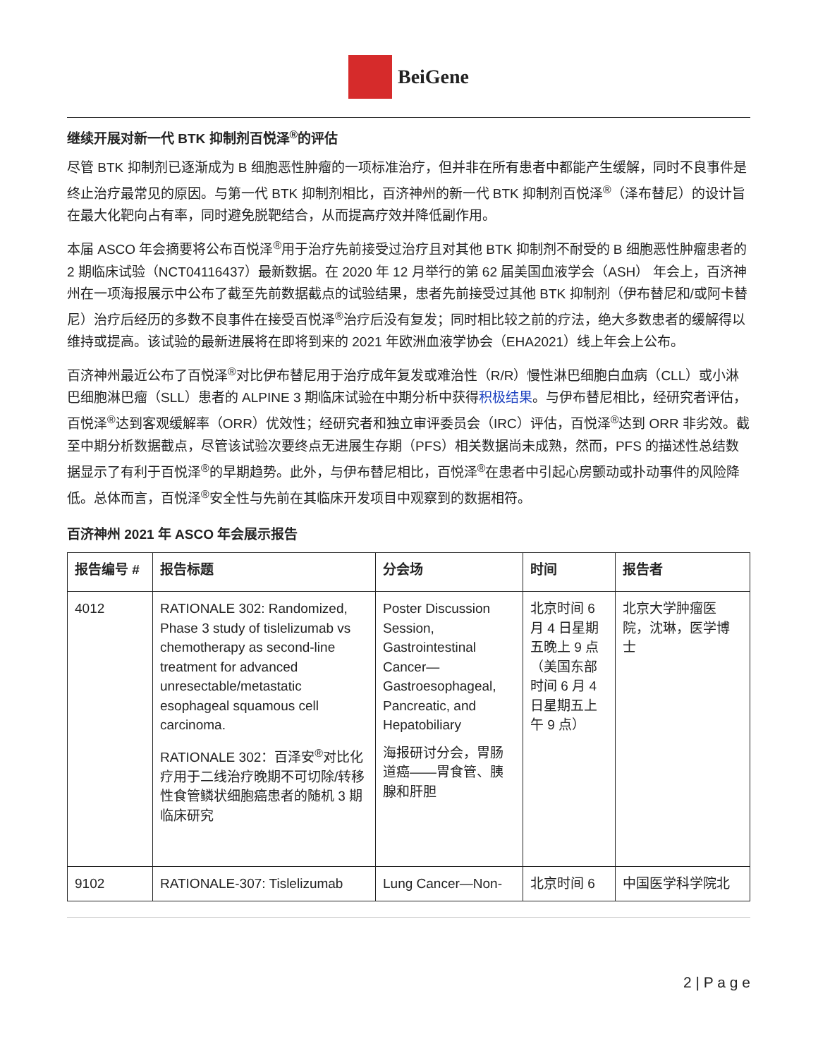BeiGene
继续开展对新一代 BTK 抑制剂百悦泽<sup>®</sup>的评估
尽管 BTK 抑制剂已逐渐成为 B 细胞恶性肿瘤的一项标准治疗，但并非在所有患者中都能产生缓解，同时不良事件是终止治疗最常见的原因。与第一代 BTK 抑制剂相比，百济神州的新一代 BTK 抑制剂百悦泽<sup>®</sup>（泽布替尼）的设计旨在最大化靶向占有率，同时避免脱靶结合，从而提高疗效并降低副作用。
本届 ASCO 年会摘要将公布百悦泽<sup>®</sup>用于治疗先前接受过治疗且对其他 BTK 抑制剂不耐受的 B 细胞恶性肿瘤患者的 2 期临床试验（NCT04116437）最新数据。在 2020 年 12 月举行的第 62 届美国血液学会（ASH） 年会上，百济神州在一项海报展示中公布了截至先前数据截点的试验结果，患者先前接受过其他 BTK 抑制剂（伊布替尼和/或阿卡替尼）治疗后经历的多数不良事件在接受百悦泽<sup>®</sup>治疗后没有复发；同时相比较之前的疗法，绝大多数患者的缓解得以维持或提高。该试验的最新进展将在即将到来的 2021 年欧洲血液学协会（EHA2021）线上年会上公布。
百济神州最近公布了百悦泽<sup>®</sup>对比伊布替尼用于治疗成年复发或难治性（R/R）慢性淋巴细胞白血病（CLL）或小淋巴细胞淋巴瘤（SLL）患者的 ALPINE 3 期临床试验在中期分析中获得积极结果。与伊布替尼相比，经研究者评估，百悦泽<sup>®</sup>达到客观缓解率（ORR）优效性；经研究者和独立审评委员会（IRC）评估，百悦泽<sup>®</sup>达到 ORR 非劣效。截至中期分析数据截点，尽管该试验次要终点无进展生存期（PFS）相关数据尚未成熟，然而，PFS 的描述性总结数据显示了有利于百悦泽<sup>®</sup>的早期趋势。此外，与伊布替尼相比，百悦泽<sup>®</sup>在患者中引起心房颤动或扑动事件的风险降低。总体而言，百悦泽<sup>®</sup>安全性与先前在其临床开发项目中观察到的数据相符。
百济神州 2021 年 ASCO 年会展示报告
| 报告编号 # | 报告标题 | 分会场 | 时间 | 报告者 |
| --- | --- | --- | --- | --- |
| 4012 | RATIONALE 302: Randomized, Phase 3 study of tislelizumab vs chemotherapy as second-line treatment for advanced unresectable/metastatic esophageal squamous cell carcinoma. RATIONALE 302：百泽安<sup>®</sup>对比化疗用于二线治疗晚期不可切除/转移性食管鳞状细胞癌患者的随机 3 期临床研究 | Poster Discussion Session, Gastrointestinal Cancer—Gastroesophageal, Pancreatic, and Hepatobiliary 海报研讨分会，胃肠道癌——胃食管、胰腺和肝胆 | 北京时间 6 月 4 日星期五晚上 9 点（美国东部时间 6 月 4 日星期五上午 9 点） | 北京大学肿瘤医院，沈琳，医学博士 |
| 9102 | RATIONALE-307: Tislelizumab | Lung Cancer—Non- | 北京时间 6 | 中国医学科学院北 |
2 | P a g e